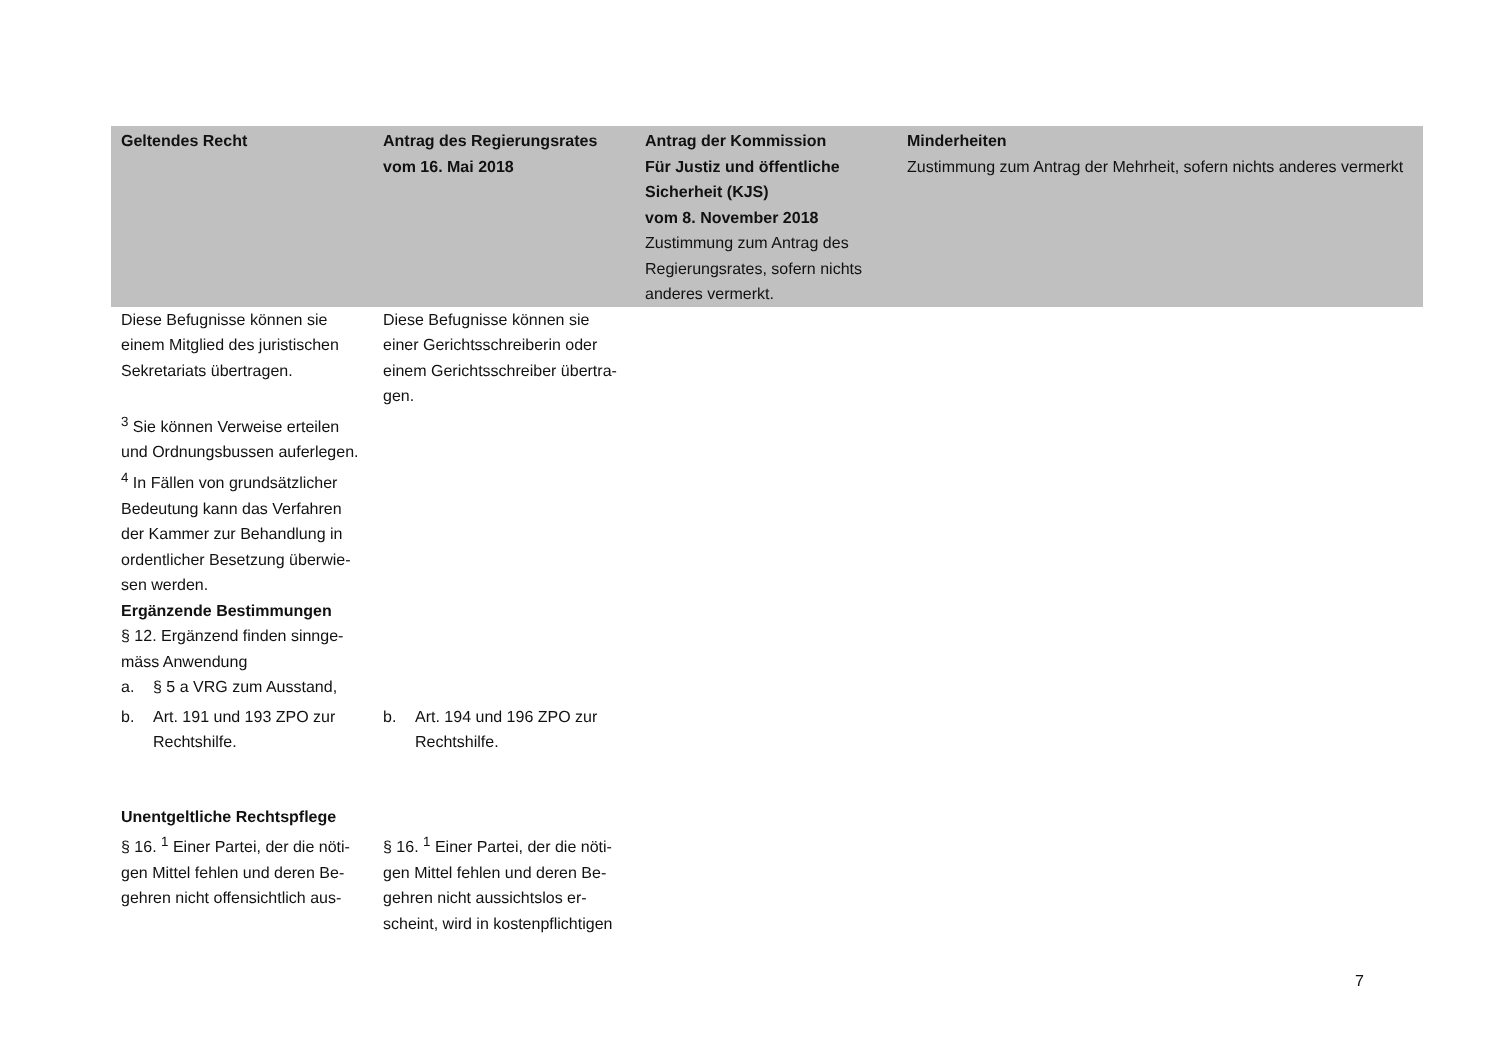| Geltendes Recht | Antrag des Regierungsrates vom 16. Mai 2018 | Antrag der Kommission Für Justiz und öffentliche Sicherheit (KJS) vom 8. November 2018 Zustimmung zum Antrag des Regierungsrates, sofern nichts anderes vermerkt. | Minderheiten Zustimmung zum Antrag der Mehrheit, sofern nichts anderes vermerkt |
| --- | --- | --- | --- |
| Diese Befugnisse können sie einem Mitglied des juristischen Sekretariats übertragen. | Diese Befugnisse können sie einer Gerichtsschreiberin oder einem Gerichtsschreiber übertra-gen. | | |
| <sup>3</sup> Sie können Verweise erteilen und Ordnungsbussen auferlegen. <sup>4</sup> In Fällen von grundsätzlicher Bedeutung kann das Verfahren der Kammer zur Behandlung in ordentlicher Besetzung überwie-sen werden. Ergänzende Bestimmungen § 12. Ergänzend finden sinnge-mäss Anwendung a. § 5 a VRG zum Ausstand, | | | |
| b. Art. 191 und 193 ZPO zur Rechtshilfe. | b. Art. 194 und 196 ZPO zur Rechtshilfe. | | |
| Unentgeltliche Rechtspflege § 16. <sup>1</sup> Einer Partei, der die nöti-gen Mittel fehlen und deren Be-gehren nicht offensichtlich aus- | § 16. <sup>1</sup> Einer Partei, der die nöti-gen Mittel fehlen und deren Be-gehren nicht aussichtslos er-scheint, wird in kostenpflichtigen | | |
7